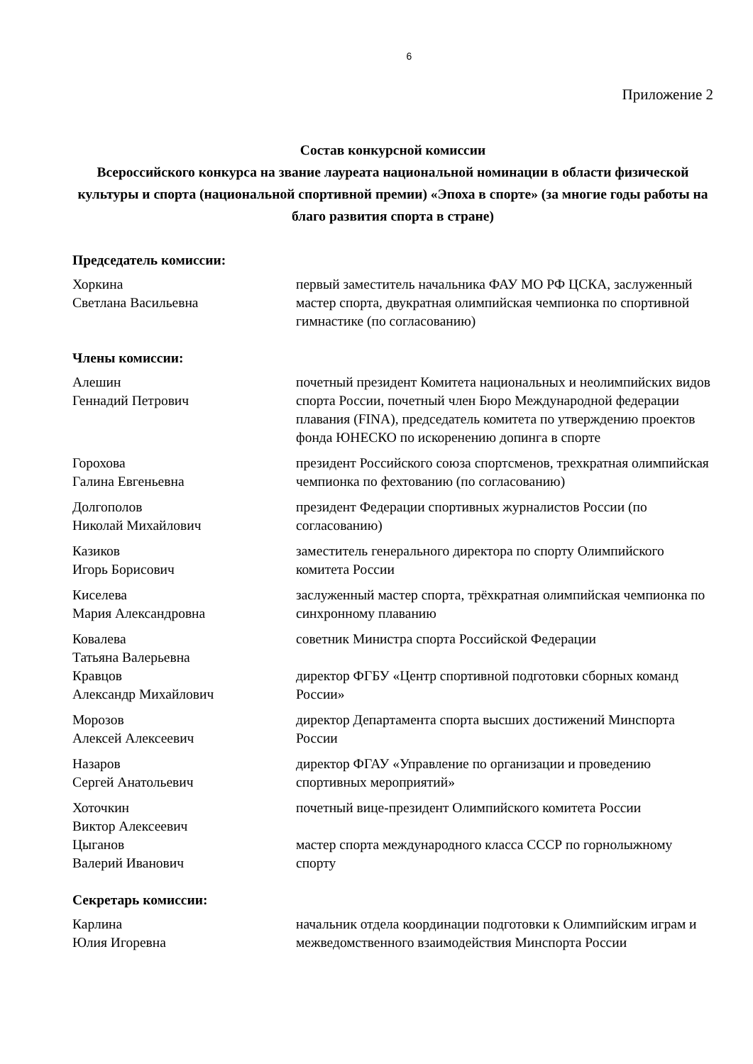6
Приложение 2
Состав конкурсной комиссии
Всероссийского конкурса на звание лауреата национальной номинации в области физической культуры и спорта (национальной спортивной премии) «Эпоха в спорте» (за многие годы работы на благо развития спорта в стране)
Председатель комиссии:
| Хоркина Светлана Васильевна | первый заместитель начальника ФАУ МО РФ ЦСКА, заслуженный мастер спорта, двукратная олимпийская чемпионка по спортивной гимнастике (по согласованию) |
Члены комиссии:
| Алешин Геннадий Петрович | почетный президент Комитета национальных и неолимпийских видов спорта России, почетный член Бюро Международной федерации плавания (FINA), председатель комитета по утверждению проектов фонда ЮНЕСКО по искоренению допинга в спорте |
| Горохова Галина Евгеньевна | президент Российского союза спортсменов, трехкратная олимпийская чемпионка по фехтованию (по согласованию) |
| Долгополов Николай Михайлович | президент Федерации спортивных журналистов России (по согласованию) |
| Казиков Игорь Борисович | заместитель генерального директора по спорту Олимпийского комитета России |
| Киселева Мария Александровна | заслуженный мастер спорта, трёхкратная олимпийская чемпионка по синхронному плаванию |
| Ковалева Татьяна Валерьевна | советник Министра спорта Российской Федерации |
| Кравцов Александр Михайлович | директор ФГБУ «Центр спортивной подготовки сборных команд России» |
| Морозов Алексей Алексеевич | директор Департамента спорта высших достижений Минспорта России |
| Назаров Сергей Анатольевич | директор ФГАУ «Управление по организации и проведению спортивных мероприятий» |
| Хоточкин Виктор Алексеевич | почетный вице-президент Олимпийского комитета России |
| Цыганов Валерий Иванович | мастер спорта международного класса СССР по горнолыжному спорту |
Секретарь комиссии:
| Карлина Юлия Игоревна | начальник отдела координации подготовки к Олимпийским играм и межведомственного взаимодействия Минспорта России |